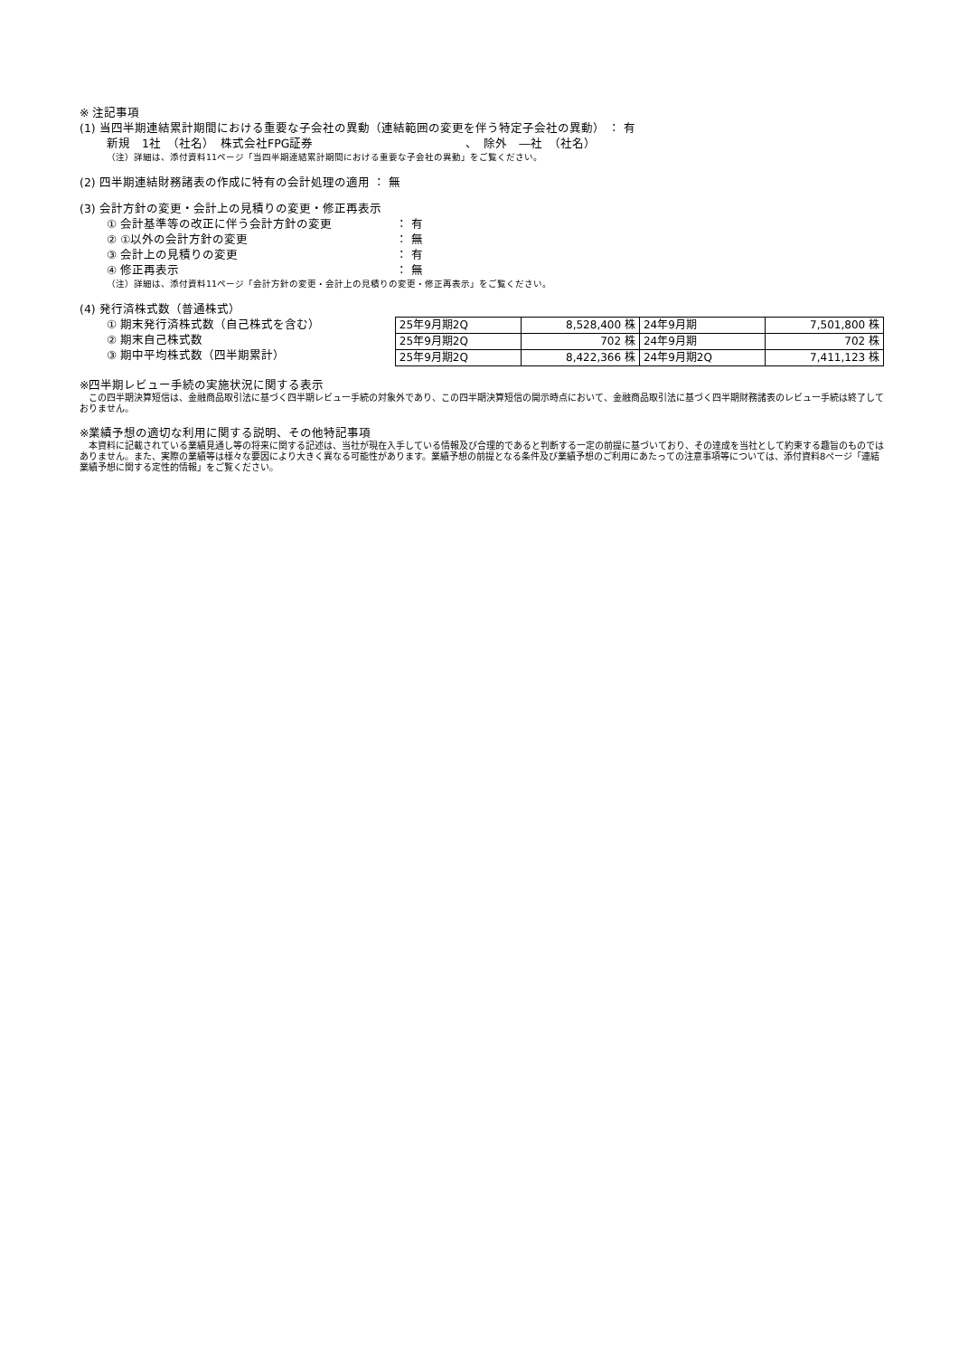※ 注記事項
(1) 当四半期連結累計期間における重要な子会社の異動（連結範囲の変更を伴う特定子会社の異動） ： 有
新規　1社　（社名）　株式会社FPG証券　　　　　　　　　　　　　、　除外　―社　（社名）
（注）詳細は、添付資料11ページ「当四半期連結累計期間における重要な子会社の異動」をご覧ください。
(2) 四半期連結財務諸表の作成に特有の会計処理の適用 ： 無
(3) 会計方針の変更・会計上の見積りの変更・修正再表示
① 会計基準等の改正に伴う会計方針の変更 ： 有
② ①以外の会計方針の変更 ： 無
③ 会計上の見積りの変更 ： 有
④ 修正再表示 ： 無
（注）詳細は、添付資料11ページ「会計方針の変更・会計上の見積りの変更・修正再表示」をご覧ください。
(4) 発行済株式数（普通株式）
① 期末発行済株式数（自己株式を含む）
② 期末自己株式数
③ 期中平均株式数（四半期累計）
| 25年9月期2Q | 8,528,400 株 | 24年9月期 | 7,501,800 株 |
| 25年9月期2Q | 702 株 | 24年9月期 | 702 株 |
| 25年9月期2Q | 8,422,366 株 | 24年9月期2Q | 7,411,123 株 |
※四半期レビュー手続の実施状況に関する表示
　この四半期決算短信は、金融商品取引法に基づく四半期レビュー手続の対象外であり、この四半期決算短信の開示時点において、金融商品取引法に基づく四半期財務諸表のレビュー手続は終了しておりません。
※業績予想の適切な利用に関する説明、その他特記事項
　本資料に記載されている業績見通し等の将来に関する記述は、当社が現在入手している情報及び合理的であると判断する一定の前提に基づいており、その達成を当社として約束する趣旨のものではありません。また、実際の業績等は様々な要因により大きく異なる可能性があります。業績予想の前提となる条件及び業績予想のご利用にあたっての注意事項等については、添付資料8ページ「連結業績予想に関する定性的情報」をご覧ください。